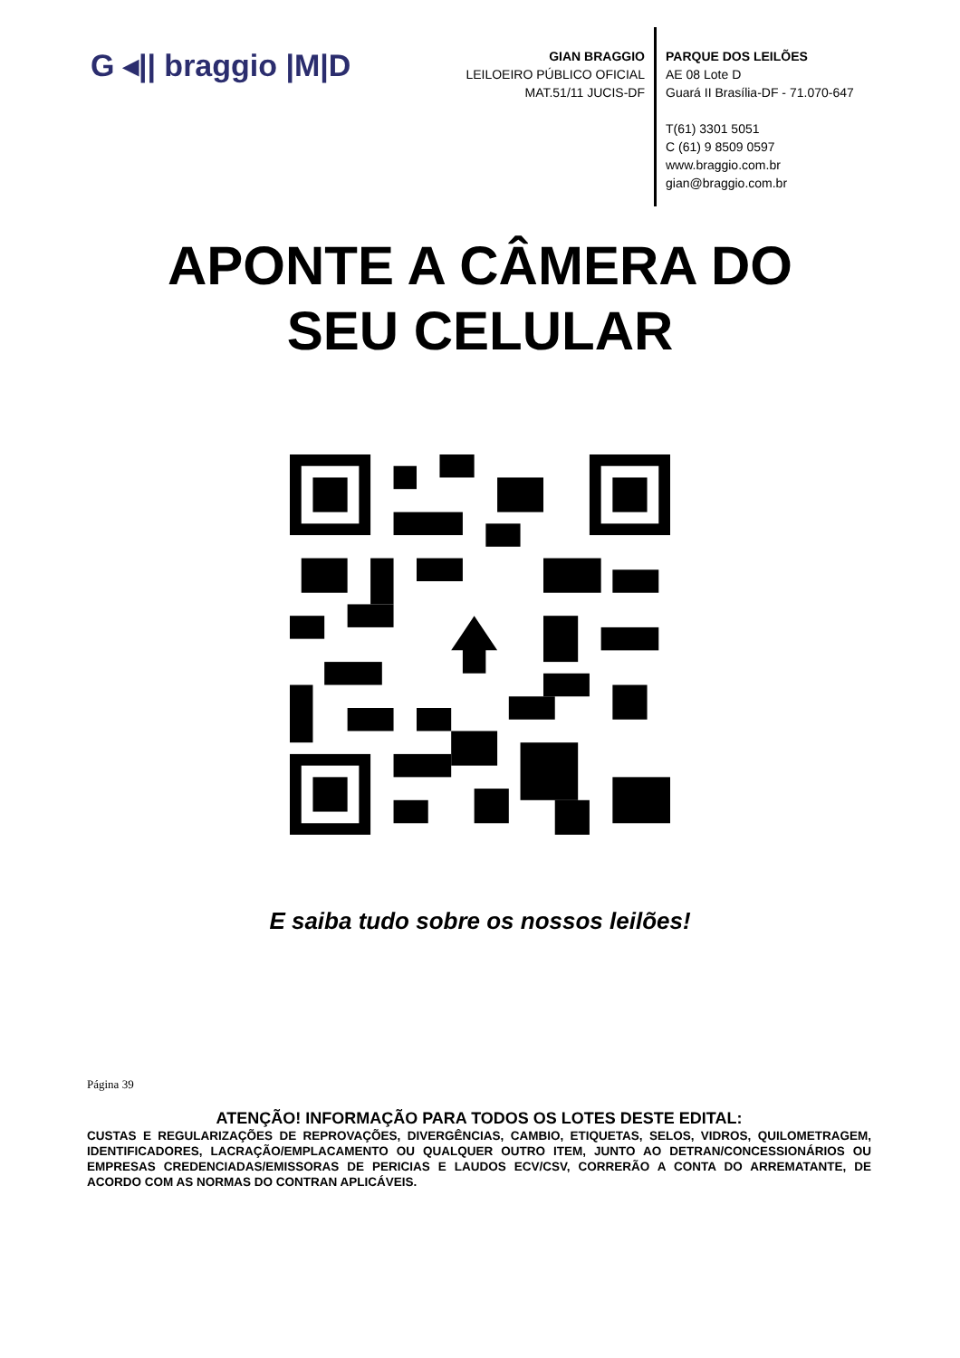G ◂|| braggio |M|D
GIAN BRAGGIO
LEILOEIRO PÚBLICO OFICIAL
MAT.51/11 JUCIS-DF
PARQUE DOS LEILÕES
AE 08 Lote D
Guará II Brasília-DF - 71.070-647
T(61) 3301 5051
C (61) 9 8509 0597
www.braggio.com.br
gian@braggio.com.br
APONTE A CÂMERA DO
SEU CELULAR
E saiba tudo sobre os nossos leilões!
Página 39
ATENÇÃO! INFORMAÇÃO PARA TODOS OS LOTES DESTE EDITAL:
CUSTAS E REGULARIZAÇÕES DE REPROVAÇÕES, DIVERGÊNCIAS, CAMBIO, ETIQUETAS, SELOS, VIDROS, QUILOMETRAGEM, IDENTIFICADORES, LACRAÇÃO/EMPLACAMENTO OU QUALQUER OUTRO ITEM, JUNTO AO DETRAN/CONCESSIONÁRIOS OU EMPRESAS CREDENCIADAS/EMISSORAS DE PERICIAS E LAUDOS ECV/CSV, CORRERÃO A CONTA DO ARREMATANTE, DE ACORDO COM AS NORMAS DO CONTRAN APLICÁVEIS.